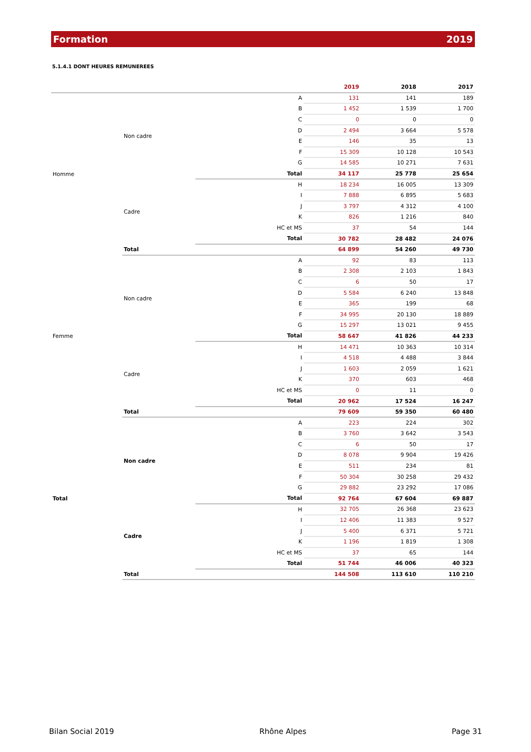Formation 2019
5.1.4.1 DONT HEURES REMUNEREES
| | | | 2019 | 2018 | 2017 |
| --- | --- | --- | --- | --- | --- |
| Homme | Non cadre | A | 131 | 141 | 189 |
| | | B | 1 452 | 1 539 | 1 700 |
| | | C | 0 | 0 | 0 |
| | | D | 2 494 | 3 664 | 5 578 |
| | | E | 146 | 35 | 13 |
| | | F | 15 309 | 10 128 | 10 543 |
| | | G | 14 585 | 10 271 | 7 631 |
| | | Total | 34 117 | 25 778 | 25 654 |
| | Cadre | H | 18 234 | 16 005 | 13 309 |
| | | I | 7 888 | 6 895 | 5 683 |
| | | J | 3 797 | 4 312 | 4 100 |
| | | K | 826 | 1 216 | 840 |
| | | HC et MS | 37 | 54 | 144 |
| | | Total | 30 782 | 28 482 | 24 076 |
| | Total | | 64 899 | 54 260 | 49 730 |
| Femme | Non cadre | A | 92 | 83 | 113 |
| | | B | 2 308 | 2 103 | 1 843 |
| | | C | 6 | 50 | 17 |
| | | D | 5 584 | 6 240 | 13 848 |
| | | E | 365 | 199 | 68 |
| | | F | 34 995 | 20 130 | 18 889 |
| | | G | 15 297 | 13 021 | 9 455 |
| | | Total | 58 647 | 41 826 | 44 233 |
| | Cadre | H | 14 471 | 10 363 | 10 314 |
| | | I | 4 518 | 4 488 | 3 844 |
| | | J | 1 603 | 2 059 | 1 621 |
| | | K | 370 | 603 | 468 |
| | | HC et MS | 0 | 11 | 0 |
| | | Total | 20 962 | 17 524 | 16 247 |
| | Total | | 79 609 | 59 350 | 60 480 |
| Total | Non cadre | A | 223 | 224 | 302 |
| | | B | 3 760 | 3 642 | 3 543 |
| | | C | 6 | 50 | 17 |
| | | D | 8 078 | 9 904 | 19 426 |
| | | E | 511 | 234 | 81 |
| | | F | 50 304 | 30 258 | 29 432 |
| | | G | 29 882 | 23 292 | 17 086 |
| | | Total | 92 764 | 67 604 | 69 887 |
| | Cadre | H | 32 705 | 26 368 | 23 623 |
| | | I | 12 406 | 11 383 | 9 527 |
| | | J | 5 400 | 6 371 | 5 721 |
| | | K | 1 196 | 1 819 | 1 308 |
| | | HC et MS | 37 | 65 | 144 |
| | | Total | 51 744 | 46 006 | 40 323 |
| | Total | | 144 508 | 113 610 | 110 210 |
Bilan Social 2019 Rhône Alpes Page 31